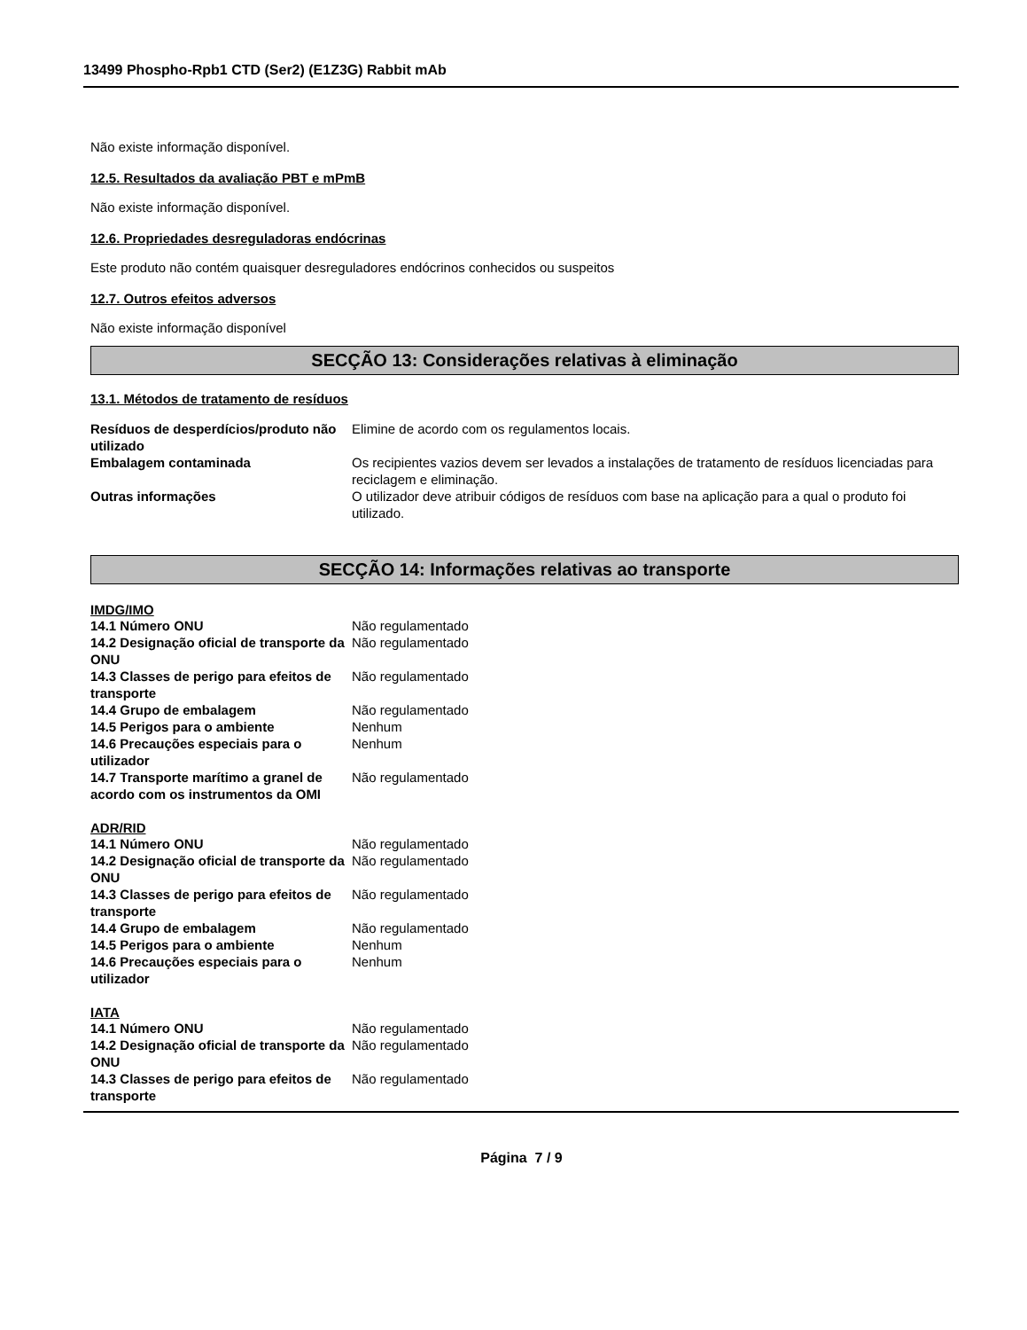13499 Phospho-Rpb1 CTD (Ser2) (E1Z3G) Rabbit mAb
Não existe informação disponível.
12.5. Resultados da avaliação PBT e mPmB
Não existe informação disponível.
12.6. Propriedades desreguladoras endócrinas
Este produto não contém quaisquer desreguladores endócrinos conhecidos ou suspeitos
12.7. Outros efeitos adversos
Não existe informação disponível
SECÇÃO 13: Considerações relativas à eliminação
13.1. Métodos de tratamento de resíduos
| Resíduos de desperdícios/produto não utilizado | Elimine de acordo com os regulamentos locais. |
| Embalagem contaminada | Os recipientes vazios devem ser levados a instalações de tratamento de resíduos licenciadas para reciclagem e eliminação. |
| Outras informações | O utilizador deve atribuir códigos de resíduos com base na aplicação para a qual o produto foi utilizado. |
SECÇÃO 14: Informações relativas ao transporte
IMDG/IMO
| 14.1 Número ONU | Não regulamentado |
| 14.2 Designação oficial de transporte da ONU | Não regulamentado |
| 14.3 Classes de perigo para efeitos de transporte | Não regulamentado |
| 14.4 Grupo de embalagem | Não regulamentado |
| 14.5 Perigos para o ambiente | Nenhum |
| 14.6 Precauções especiais para o utilizador | Nenhum |
| 14.7 Transporte marítimo a granel de acordo com os instrumentos da OMI | Não regulamentado |
ADR/RID
| 14.1 Número ONU | Não regulamentado |
| 14.2 Designação oficial de transporte da ONU | Não regulamentado |
| 14.3 Classes de perigo para efeitos de transporte | Não regulamentado |
| 14.4 Grupo de embalagem | Não regulamentado |
| 14.5 Perigos para o ambiente | Nenhum |
| 14.6 Precauções especiais para o utilizador | Nenhum |
IATA
| 14.1 Número ONU | Não regulamentado |
| 14.2 Designação oficial de transporte da ONU | Não regulamentado |
| 14.3 Classes de perigo para efeitos de transporte | Não regulamentado |
Página 7 / 9